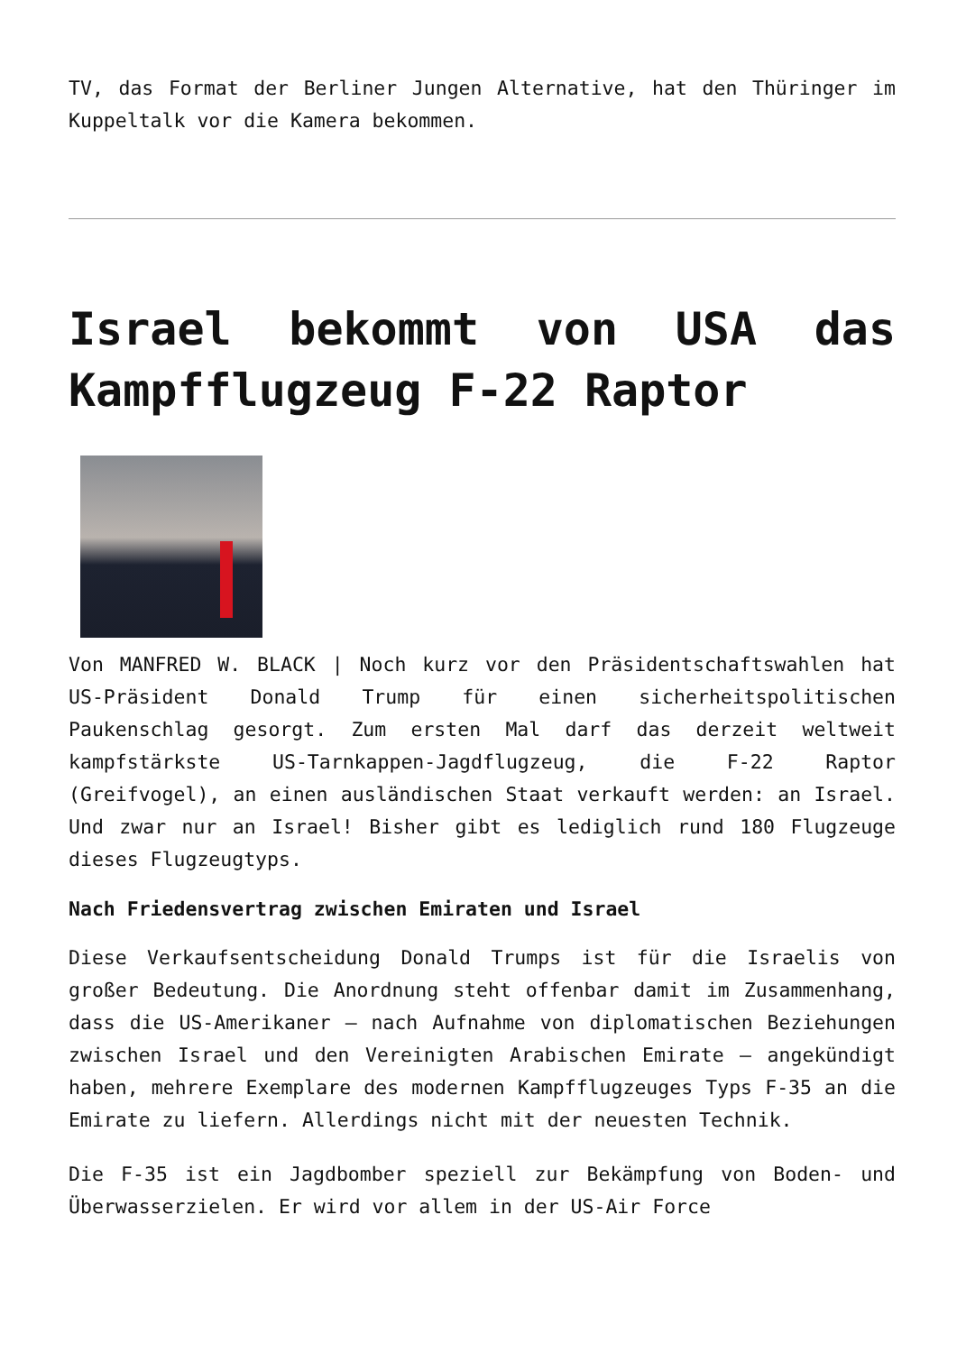TV, das Format der Berliner Jungen Alternative, hat den Thüringer im Kuppeltalk vor die Kamera bekommen.
Israel bekommt von USA das Kampfflugzeug F-22 Raptor
Von MANFRED W. BLACK | Noch kurz vor den Präsidentschaftswahlen hat US-Präsident Donald Trump für einen sicherheitspolitischen Paukenschlag gesorgt. Zum ersten Mal darf das derzeit weltweit kampfstärkste US-Tarnkappen-Jagdflugzeug, die F-22 Raptor (Greifvogel), an einen ausländischen Staat verkauft werden: an Israel. Und zwar nur an Israel! Bisher gibt es lediglich rund 180 Flugzeuge dieses Flugzeugtyps.
Nach Friedensvertrag zwischen Emiraten und Israel
Diese Verkaufsentscheidung Donald Trumps ist für die Israelis von großer Bedeutung. Die Anordnung steht offenbar damit im Zusammenhang, dass die US-Amerikaner – nach Aufnahme von diplomatischen Beziehungen zwischen Israel und den Vereinigten Arabischen Emirate – angekündigt haben, mehrere Exemplare des modernen Kampfflugzeuges Typs F-35 an die Emirate zu liefern. Allerdings nicht mit der neuesten Technik.
Die F-35 ist ein Jagdbomber speziell zur Bekämpfung von Boden- und Überwasserzielen. Er wird vor allem in der US-Air Force